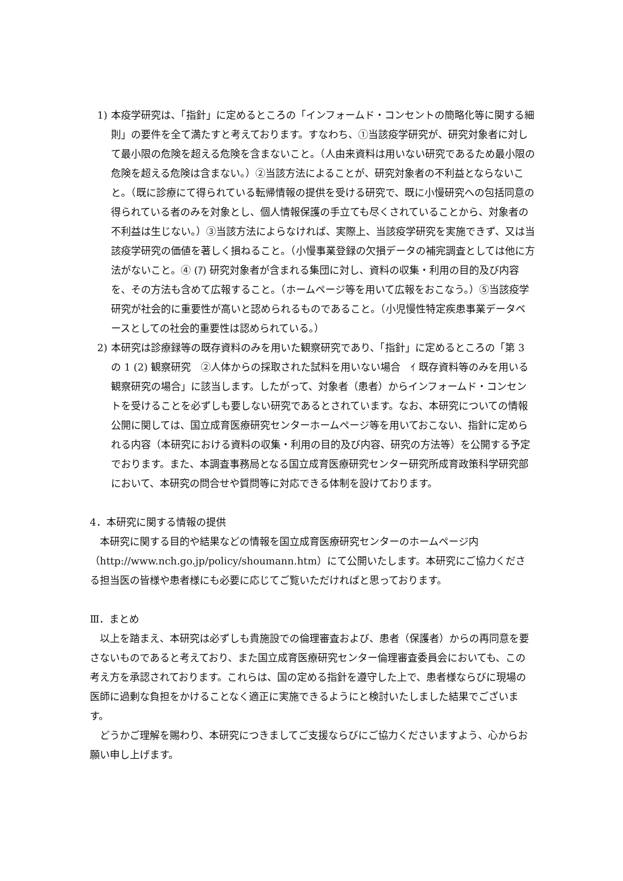1) 本疫学研究は、「指針」に定めるところの「インフォームド・コンセントの簡略化等に関する細則」の要件を全て満たすと考えております。すなわち、①当該疫学研究が、研究対象者に対して最小限の危険を超える危険を含まないこと。（人由来資料は用いない研究であるため最小限の危険を超える危険は含まない。）②当該方法によることが、研究対象者の不利益とならないこと。（既に診療にて得られている転帰情報の提供を受ける研究で、既に小慢研究への包括同意の得られている者のみを対象とし、個人情報保護の手立ても尽くされていることから、対象者の不利益は生じない。）③当該方法によらなければ、実際上、当該疫学研究を実施できず、又は当該疫学研究の価値を著しく損ねること。（小慢事業登録の欠損データの補完調査としては他に方法がないこと。④ (ｱ) 研究対象者が含まれる集団に対し、資料の収集・利用の目的及び内容を、その方法も含めて広報すること。（ホームページ等を用いて広報をおこなう。）⑤当該疫学研究が社会的に重要性が高いと認められるものであること。（小児慢性特定疾患事業データベースとしての社会的重要性は認められている。）
2) 本研究は診療録等の既存資料のみを用いた観察研究であり、「指針」に定めるところの「第 3 の 1 (2) 観察研究　②人体からの採取された試料を用いない場合　ｲ 既存資料等のみを用いる観察研究の場合」に該当します。したがって、対象者（患者）からインフォームド・コンセントを受けることを必ずしも要しない研究であるとされています。なお、本研究についての情報公開に関しては、国立成育医療研究センターホームページ等を用いておこない、指針に定められる内容（本研究における資料の収集・利用の目的及び内容、研究の方法等）を公開する予定でおります。また、本調査事務局となる国立成育医療研究センター研究所成育政策科学研究部において、本研究の問合せや質問等に対応できる体制を設けております。
4．本研究に関する情報の提供
　本研究に関する目的や結果などの情報を国立成育医療研究センターのホームページ内（http://www.nch.go.jp/policy/shoumann.htm）にて公開いたします。本研究にご協力くださる担当医の皆様や患者様にも必要に応じてご覧いただければと思っております。
Ⅲ．まとめ
　以上を踏まえ、本研究は必ずしも貴施設での倫理審査および、患者（保護者）からの再同意を要さないものであると考えており、また国立成育医療研究センター倫理審査委員会においても、この考え方を承認されております。これらは、国の定める指針を遵守した上で、患者様ならびに現場の医師に過剰な負担をかけることなく適正に実施できるようにと検討いたしました結果でございます。
　どうかご理解を賜わり、本研究につきましてご支援ならびにご協力くださいますよう、心からお願い申し上げます。